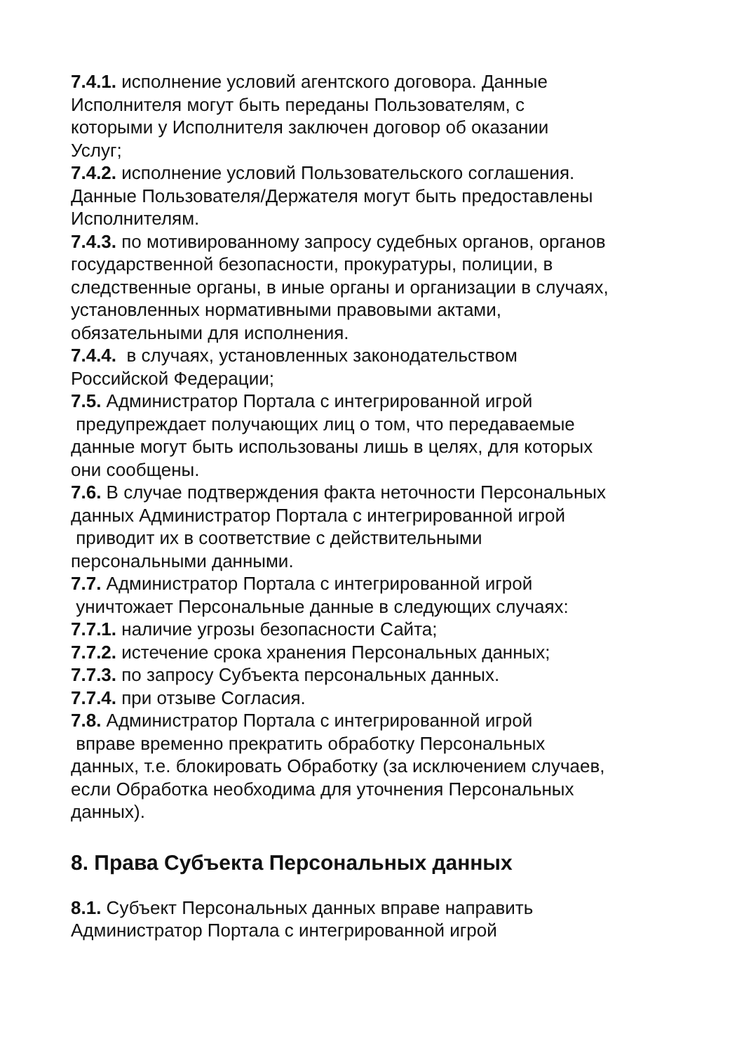7.4.1. исполнение условий агентского договора. Данные
Исполнителя могут быть переданы Пользователям, с
которыми у Исполнителя заключен договор об оказании
Услуг;
7.4.2. исполнение условий Пользовательского соглашения.
Данные Пользователя/Держателя могут быть предоставлены
Исполнителям.
7.4.3. по мотивированному запросу судебных органов, органов
государственной безопасности, прокуратуры, полиции, в
следственные органы, в иные органы и организации в случаях,
установленных нормативными правовыми актами,
обязательными для исполнения.
7.4.4. в случаях, установленных законодательством
Российской Федерации;
7.5. Администратор Портала с интегрированной игрой
предупреждает получающих лиц о том, что передаваемые
данные могут быть использованы лишь в целях, для которых
они сообщены.
7.6. В случае подтверждения факта неточности Персональных
данных Администратор Портала с интегрированной игрой
приводит их в соответствие с действительными
персональными данными.
7.7. Администратор Портала с интегрированной игрой
уничтожает Персональные данные в следующих случаях:
7.7.1. наличие угрозы безопасности Сайта;
7.7.2. истечение срока хранения Персональных данных;
7.7.3. по запросу Субъекта персональных данных.
7.7.4. при отзыве Согласия.
7.8. Администратор Портала с интегрированной игрой
вправе временно прекратить обработку Персональных
данных, т.е. блокировать Обработку (за исключением случаев,
если Обработка необходима для уточнения Персональных
данных).
8. Права Субъекта Персональных данных
8.1. Субъект Персональных данных вправе направить
Администратор Портала с интегрированной игрой